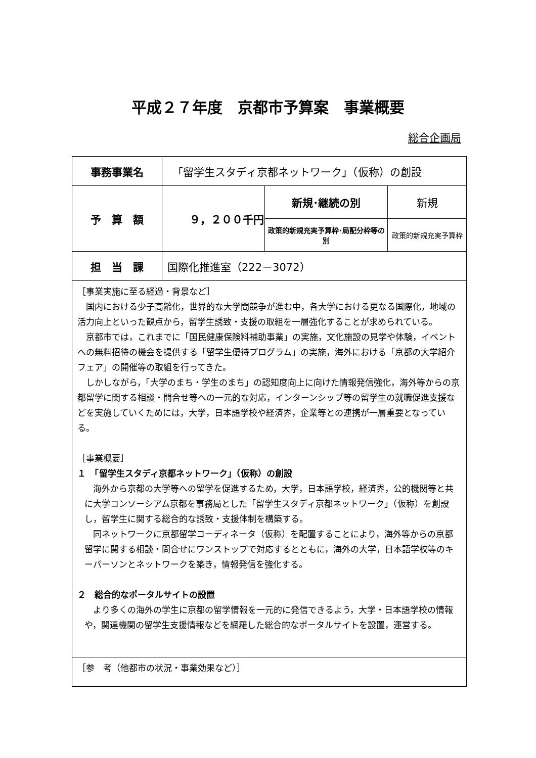平成２７年度　京都市予算案　事業概要
総合企画局
| 事務事業名 | 「留学生スタディ京都ネットワーク」（仮称）の創設 | | |
| 予 算 額 | ９，２００千円 | 新規･継続の別 | 新規 |
| | | 政策的新規充実予算枠･局配分枠等の別 | 政策的新規充実予算枠 |
| 担 当 課 | 国際化推進室（222－3072） | | |
| ［事業実施に至る経過・背景など］ 国内における少子高齢化，世界的な大学間競争が進む中，各大学における更なる国際化，地域の活力向上といった観点から，留学生誘致・支援の取組を一層強化することが求められている。 京都市では，これまでに「国民健康保険料補助事業」の実施，文化施設の見学や体験，イベントへの無料招待の機会を提供する「留学生優待プログラム」の実施，海外における「京都の大学紹介フェア」の開催等の取組を行ってきた。 しかしながら，「大学のまち・学生のまち」の認知度向上に向けた情報発信強化，海外等からの京都留学に関する相談・問合せ等への一元的な対応，インターンシップ等の留学生の就職促進支援などを実施していくためには，大学，日本語学校や経済界，企業等との連携が一層重要となっている。 ［事業概要］ １ 「留学生スタディ京都ネットワーク」（仮称）の創設 海外から京都の大学等への留学を促進するため，大学，日本語学校，経済界，公的機関等と共に大学コンソーシアム京都を事務局とした「留学生スタディ京都ネットワーク」（仮称）を創設し，留学生に関する総合的な誘致・支援体制を構築する。 同ネットワークに京都留学コーディネータ（仮称）を配置することにより，海外等からの京都留学に関する相談・問合せにワンストップで対応するとともに，海外の大学，日本語学校等のキーパーソンとネットワークを築き，情報発信を強化する。 ２ 総合的なポータルサイトの設置 より多くの海外の学生に京都の留学情報を一元的に発信できるよう，大学・日本語学校の情報や，関連機関の留学生支援情報などを網羅した総合的なポータルサイトを設置，運営する。 | | | |
| ［参 考（他都市の状況・事業効果など）］ | | | |